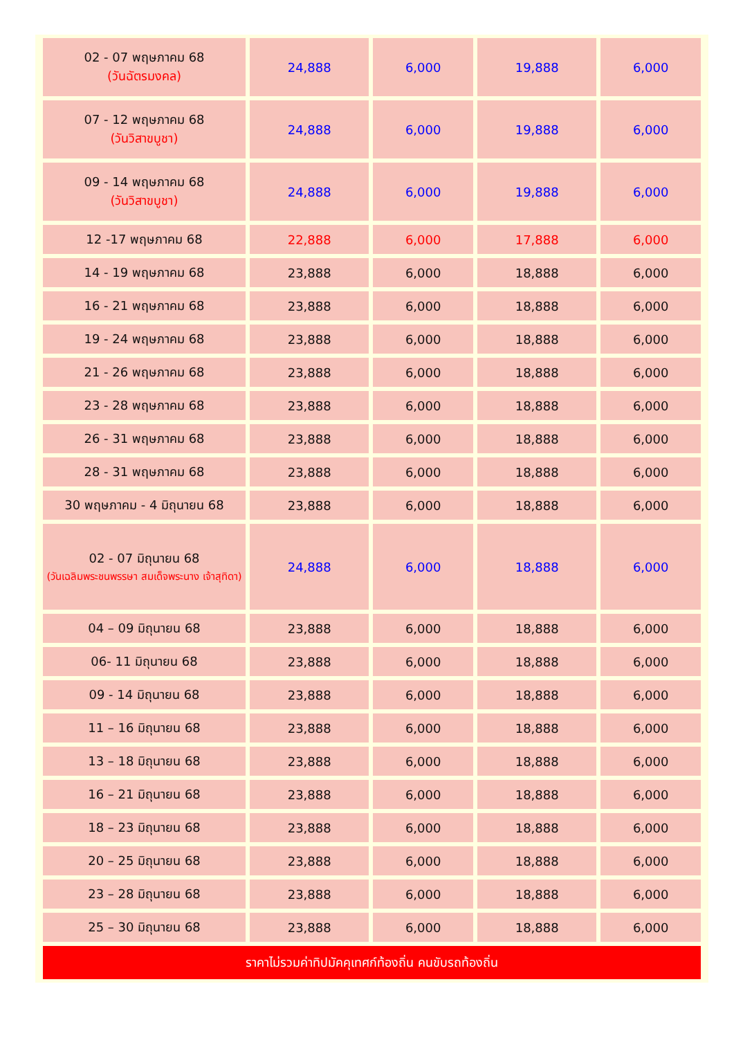| 02 - 07 พฤษภาคม 68 (วันฉัตรมงคล) | 24,888 | 6,000 | 19,888 | 6,000 |
| 07 - 12 พฤษภาคม 68 (วันวิสาขบูชา) | 24,888 | 6,000 | 19,888 | 6,000 |
| 09 - 14 พฤษภาคม 68 (วันวิสาขบูชา) | 24,888 | 6,000 | 19,888 | 6,000 |
| 12 -17 พฤษภาคม 68 | 22,888 | 6,000 | 17,888 | 6,000 |
| 14 - 19 พฤษภาคม 68 | 23,888 | 6,000 | 18,888 | 6,000 |
| 16 - 21 พฤษภาคม 68 | 23,888 | 6,000 | 18,888 | 6,000 |
| 19 - 24 พฤษภาคม 68 | 23,888 | 6,000 | 18,888 | 6,000 |
| 21 - 26 พฤษภาคม 68 | 23,888 | 6,000 | 18,888 | 6,000 |
| 23 - 28 พฤษภาคม 68 | 23,888 | 6,000 | 18,888 | 6,000 |
| 26 - 31 พฤษภาคม 68 | 23,888 | 6,000 | 18,888 | 6,000 |
| 28 - 31 พฤษภาคม 68 | 23,888 | 6,000 | 18,888 | 6,000 |
| 30 พฤษภาคม - 4 มิถุนายน 68 | 23,888 | 6,000 | 18,888 | 6,000 |
| 02 - 07 มิถุนายน 68 (วันเฉลิมพระชนพรรษา สมเด็จพระนาง เจ้าสุทิดา) | 24,888 | 6,000 | 18,888 | 6,000 |
| 04 – 09 มิถุนายน 68 | 23,888 | 6,000 | 18,888 | 6,000 |
| 06- 11 มิถุนายน 68 | 23,888 | 6,000 | 18,888 | 6,000 |
| 09 - 14 มิถุนายน 68 | 23,888 | 6,000 | 18,888 | 6,000 |
| 11 – 16 มิถุนายน 68 | 23,888 | 6,000 | 18,888 | 6,000 |
| 13 – 18 มิถุนายน 68 | 23,888 | 6,000 | 18,888 | 6,000 |
| 16 – 21 มิถุนายน 68 | 23,888 | 6,000 | 18,888 | 6,000 |
| 18 – 23 มิถุนายน 68 | 23,888 | 6,000 | 18,888 | 6,000 |
| 20 – 25 มิถุนายน 68 | 23,888 | 6,000 | 18,888 | 6,000 |
| 23 – 28 มิถุนายน 68 | 23,888 | 6,000 | 18,888 | 6,000 |
| 25 – 30 มิถุนายน 68 | 23,888 | 6,000 | 18,888 | 6,000 |
| ราคาไม่รวมค่าทิปมัคคุเทศก์ท้องถิ่น คนขับรถท้องถิ่น | | | | |